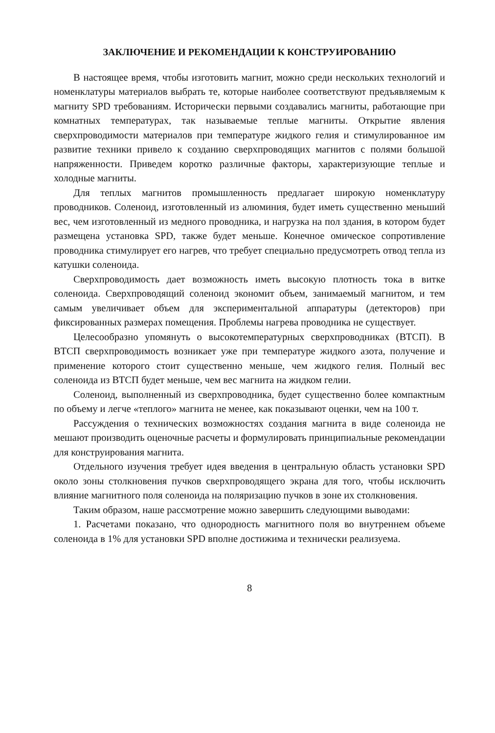ЗАКЛЮЧЕНИЕ И РЕКОМЕНДАЦИИ К КОНСТРУИРОВАНИЮ
В настоящее время, чтобы изготовить магнит, можно среди нескольких технологий и номенклатуры материалов выбрать те, которые наиболее соответствуют предъявляемым к магниту SPD требованиям. Исторически первыми создавались магниты, работающие при комнатных температурах, так называемые теплые магниты. Открытие явления сверхпроводимости материалов при температуре жидкого гелия и стимулированное им развитие техники привело к созданию сверхпроводящих магнитов с полями большой напряженности. Приведем коротко различные факторы, характеризующие теплые и холодные магниты.
Для теплых магнитов промышленность предлагает широкую номенклатуру проводников. Соленоид, изготовленный из алюминия, будет иметь существенно меньший вес, чем изготовленный из медного проводника, и нагрузка на пол здания, в котором будет размещена установка SPD, также будет меньше. Конечное омическое сопротивление проводника стимулирует его нагрев, что требует специально предусмотреть отвод тепла из катушки соленоида.
Сверхпроводимость дает возможность иметь высокую плотность тока в витке соленоида. Сверхпроводящий соленоид экономит объем, занимаемый магнитом, и тем самым увеличивает объем для экспериментальной аппаратуры (детекторов) при фиксированных размерах помещения. Проблемы нагрева проводника не существует.
Целесообразно упомянуть о высокотемпературных сверхпроводниках (ВТСП). В ВТСП сверхпроводимость возникает уже при температуре жидкого азота, получение и применение которого стоит существенно меньше, чем жидкого гелия. Полный вес соленоида из ВТСП будет меньше, чем вес магнита на жидком гелии.
Соленоид, выполненный из сверхпроводника, будет существенно более компактным по объему и легче «теплого» магнита не менее, как показывают оценки, чем на 100 т.
Рассуждения о технических возможностях создания магнита в виде соленоида не мешают производить оценочные расчеты и формулировать принципиальные рекомендации для конструирования магнита.
Отдельного изучения требует идея введения в центральную область установки SPD около зоны столкновения пучков сверхпроводящего экрана для того, чтобы исключить влияние магнитного поля соленоида на поляризацию пучков в зоне их столкновения.
Таким образом, наше рассмотрение можно завершить следующими выводами:
1. Расчетами показано, что однородность магнитного поля во внутреннем объеме соленоида в 1% для установки SPD вполне достижима и технически реализуема.
8